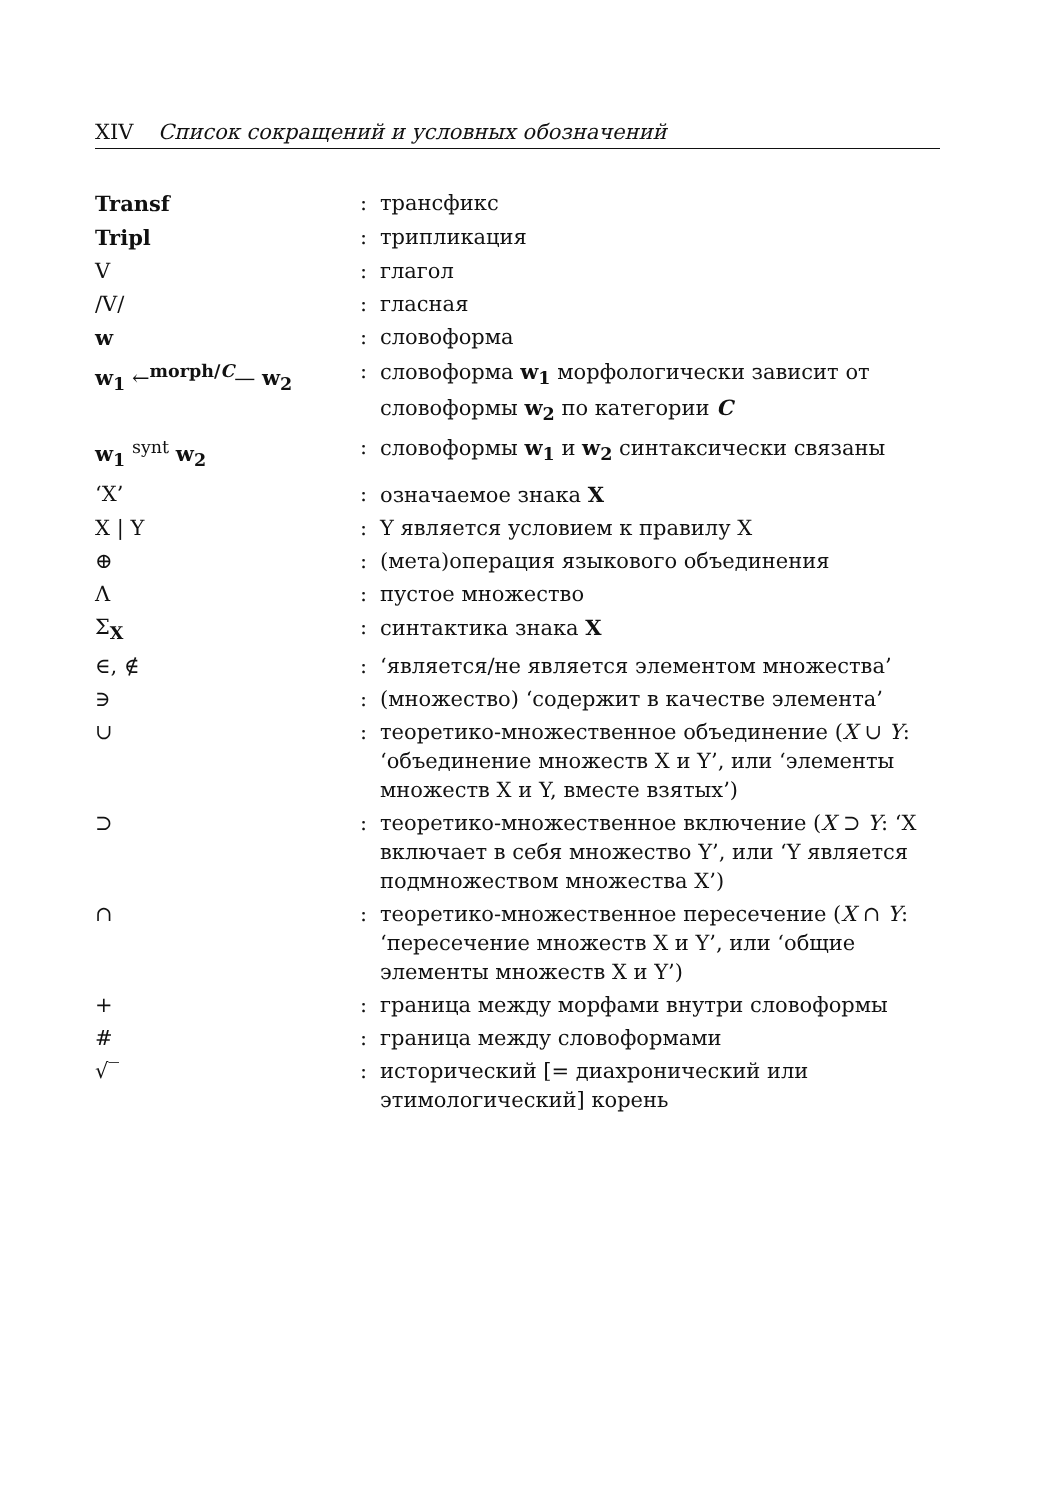XIV Список сокращений и условных обозначений
| Transf | : | трансфикс |
| Tripl | : | трипликация |
| V | : | глагол |
| /V/ | : | гласная |
| w | : | словоформа |
| w<sub>1</sub> ←<sup>morph/C</sup>— w<sub>2</sub> | : | словоформа w<sub>1</sub> морфологически зависит от словоформы w<sub>2</sub> по категории C |
| w<sub>1</sub> <sup>synt</sup> w<sub>2</sub> | : | словоформы w<sub>1</sub> и w<sub>2</sub> синтаксически связаны |
| ‘X’ | : | означаемое знака X |
| X / Y | : | Y является условием к правилу X |
| ⊕ | : | (мета)операция языкового объединения |
| Λ | : | пустое множество |
| Σ<sub>X</sub> | : | синтактика знака X |
| ∈, ∉ | : | ‘является/не является элементом множества’ |
| ∋ | : | (множество) ‘содержит в качестве элемента’ |
| ∪ | : | теоретико-множественное объединение ( X ∪ Y : ‘объединение множеств X и Y’, или ‘элементы множеств X и Y, вместе взятых’) |
| ⊃ | : | теоретико-множественное включение ( X ⊃ Y : ‘X включает в себя множество Y’, или ‘Y является подмножеством множества X’) |
| ∩ | : | теоретико-множественное пересечение ( X ∩ Y : ‘пересечение множеств X и Y’, или ‘общие элементы множеств X и Y’) |
| + | : | граница между морфами внутри словоформы |
| # | : | граница между словоформами |
| √‾ | : | исторический [= диахронический или этимологический] корень |